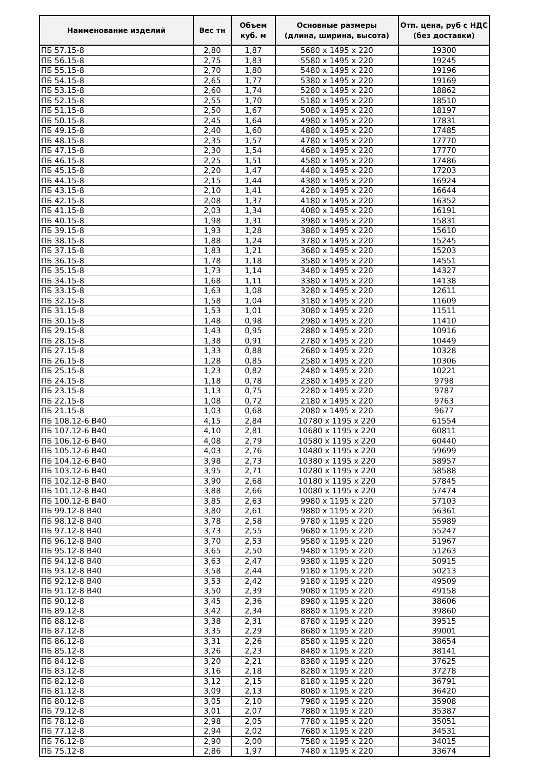| Наименование изделий | Вес тн | Объем куб. м | Основные размеры (длина, ширина, высота) | Отп. цена, руб с НДС (без доставки) |
| --- | --- | --- | --- | --- |
| ПБ 57.15-8 | 2,80 | 1,87 | 5680 х 1495 х 220 | 19300 |
| ПБ 56.15-8 | 2,75 | 1,83 | 5580 х 1495 х 220 | 19245 |
| ПБ 55.15-8 | 2,70 | 1,80 | 5480 х 1495 х 220 | 19196 |
| ПБ 54.15-8 | 2,65 | 1,77 | 5380 х 1495 х 220 | 19169 |
| ПБ 53.15-8 | 2,60 | 1,74 | 5280 х 1495 х 220 | 18862 |
| ПБ 52.15-8 | 2,55 | 1,70 | 5180 х 1495 х 220 | 18510 |
| ПБ 51.15-8 | 2,50 | 1,67 | 5080 х 1495 х 220 | 18197 |
| ПБ 50.15-8 | 2,45 | 1,64 | 4980 х 1495 х 220 | 17831 |
| ПБ 49.15-8 | 2,40 | 1,60 | 4880 х 1495 х 220 | 17485 |
| ПБ 48.15-8 | 2,35 | 1,57 | 4780 х 1495 х 220 | 17770 |
| ПБ 47.15-8 | 2,30 | 1,54 | 4680 х 1495 х 220 | 17770 |
| ПБ 46.15-8 | 2,25 | 1,51 | 4580 х 1495 х 220 | 17486 |
| ПБ 45.15-8 | 2,20 | 1,47 | 4480 х 1495 х 220 | 17203 |
| ПБ 44.15-8 | 2,15 | 1,44 | 4380 х 1495 х 220 | 16924 |
| ПБ 43.15-8 | 2,10 | 1,41 | 4280 х 1495 х 220 | 16644 |
| ПБ 42.15-8 | 2,08 | 1,37 | 4180 х 1495 х 220 | 16352 |
| ПБ 41.15-8 | 2,03 | 1,34 | 4080 х 1495 х 220 | 16191 |
| ПБ 40.15-8 | 1,98 | 1,31 | 3980 х 1495 х 220 | 15831 |
| ПБ 39.15-8 | 1,93 | 1,28 | 3880 х 1495 х 220 | 15610 |
| ПБ 38.15-8 | 1,88 | 1,24 | 3780 х 1495 х 220 | 15245 |
| ПБ 37.15-8 | 1,83 | 1,21 | 3680 х 1495 х 220 | 15203 |
| ПБ 36.15-8 | 1,78 | 1,18 | 3580 х 1495 х 220 | 14551 |
| ПБ 35.15-8 | 1,73 | 1,14 | 3480 х 1495 х 220 | 14327 |
| ПБ 34.15-8 | 1,68 | 1,11 | 3380 х 1495 х 220 | 14138 |
| ПБ 33.15-8 | 1,63 | 1,08 | 3280 х 1495 х 220 | 12611 |
| ПБ 32.15-8 | 1,58 | 1,04 | 3180 х 1495 х 220 | 11609 |
| ПБ 31.15-8 | 1,53 | 1,01 | 3080 х 1495 х 220 | 11511 |
| ПБ 30.15-8 | 1,48 | 0,98 | 2980 х 1495 х 220 | 11410 |
| ПБ 29.15-8 | 1,43 | 0,95 | 2880 х 1495 х 220 | 10916 |
| ПБ 28.15-8 | 1,38 | 0,91 | 2780 х 1495 х 220 | 10449 |
| ПБ 27.15-8 | 1,33 | 0,88 | 2680 х 1495 х 220 | 10328 |
| ПБ 26.15-8 | 1,28 | 0,85 | 2580 х 1495 х 220 | 10306 |
| ПБ 25.15-8 | 1,23 | 0,82 | 2480 х 1495 х 220 | 10221 |
| ПБ 24.15-8 | 1,18 | 0,78 | 2380 х 1495 х 220 | 9798 |
| ПБ 23.15-8 | 1,13 | 0,75 | 2280 х 1495 х 220 | 9787 |
| ПБ 22.15-8 | 1,08 | 0,72 | 2180 х 1495 х 220 | 9763 |
| ПБ 21.15-8 | 1,03 | 0,68 | 2080 х 1495 х 220 | 9677 |
| ПБ 108.12-6 В40 | 4,15 | 2,84 | 10780 х 1195 х 220 | 61554 |
| ПБ 107.12-6 В40 | 4,10 | 2,81 | 10680 х 1195 х 220 | 60811 |
| ПБ 106.12-6 В40 | 4,08 | 2,79 | 10580 х 1195 х 220 | 60440 |
| ПБ 105.12-6 В40 | 4,03 | 2,76 | 10480 х 1195 х 220 | 59699 |
| ПБ 104.12-6 В40 | 3,98 | 2,73 | 10380 х 1195 х 220 | 58957 |
| ПБ 103.12-6 В40 | 3,95 | 2,71 | 10280 х 1195 х 220 | 58588 |
| ПБ 102.12-8 В40 | 3,90 | 2,68 | 10180 х 1195 х 220 | 57845 |
| ПБ 101.12-8 В40 | 3,88 | 2,66 | 10080 х 1195 х 220 | 57474 |
| ПБ 100.12-8 В40 | 3,85 | 2,63 | 9980 х 1195 х 220 | 57103 |
| ПБ 99.12-8 В40 | 3,80 | 2,61 | 9880 х 1195 х 220 | 56361 |
| ПБ 98.12-8 В40 | 3,78 | 2,58 | 9780 х 1195 х 220 | 55989 |
| ПБ 97.12-8 В40 | 3,73 | 2,55 | 9680 х 1195 х 220 | 55247 |
| ПБ 96.12-8 В40 | 3,70 | 2,53 | 9580 х 1195 х 220 | 51967 |
| ПБ 95.12-8 В40 | 3,65 | 2,50 | 9480 х 1195 х 220 | 51263 |
| ПБ 94.12-8 В40 | 3,63 | 2,47 | 9380 х 1195 х 220 | 50915 |
| ПБ 93.12-8 В40 | 3,58 | 2,44 | 9180 х 1195 х 220 | 50213 |
| ПБ 92.12-8 В40 | 3,53 | 2,42 | 9180 х 1195 х 220 | 49509 |
| ПБ 91.12-8 В40 | 3,50 | 2,39 | 9080 х 1195 х 220 | 49158 |
| ПБ 90.12-8 | 3,45 | 2,36 | 8980 х 1195 х 220 | 38606 |
| ПБ 89.12-8 | 3,42 | 2,34 | 8880 х 1195 х 220 | 39860 |
| ПБ 88.12-8 | 3,38 | 2,31 | 8780 х 1195 х 220 | 39515 |
| ПБ 87.12-8 | 3,35 | 2,29 | 8680 х 1195 х 220 | 39001 |
| ПБ 86.12-8 | 3,31 | 2,26 | 8580 х 1195 х 220 | 38654 |
| ПБ 85.12-8 | 3,26 | 2,23 | 8480 х 1195 х 220 | 38141 |
| ПБ 84.12-8 | 3,20 | 2,21 | 8380 х 1195 х 220 | 37625 |
| ПБ 83.12-8 | 3,16 | 2,18 | 8280 х 1195 х 220 | 37278 |
| ПБ 82.12-8 | 3,12 | 2,15 | 8180 х 1195 х 220 | 36791 |
| ПБ 81.12-8 | 3,09 | 2,13 | 8080 х 1195 х 220 | 36420 |
| ПБ 80.12-8 | 3,05 | 2,10 | 7980 х 1195 х 220 | 35908 |
| ПБ 79.12-8 | 3,01 | 2,07 | 7880 х 1195 х 220 | 35387 |
| ПБ 78.12-8 | 2,98 | 2,05 | 7780 х 1195 х 220 | 35051 |
| ПБ 77.12-8 | 2,94 | 2,02 | 7680 х 1195 х 220 | 34531 |
| ПБ 76.12-8 | 2,90 | 2,00 | 7580 х 1195 х 220 | 34015 |
| ПБ 75.12-8 | 2,86 | 1,97 | 7480 х 1195 х 220 | 33674 |